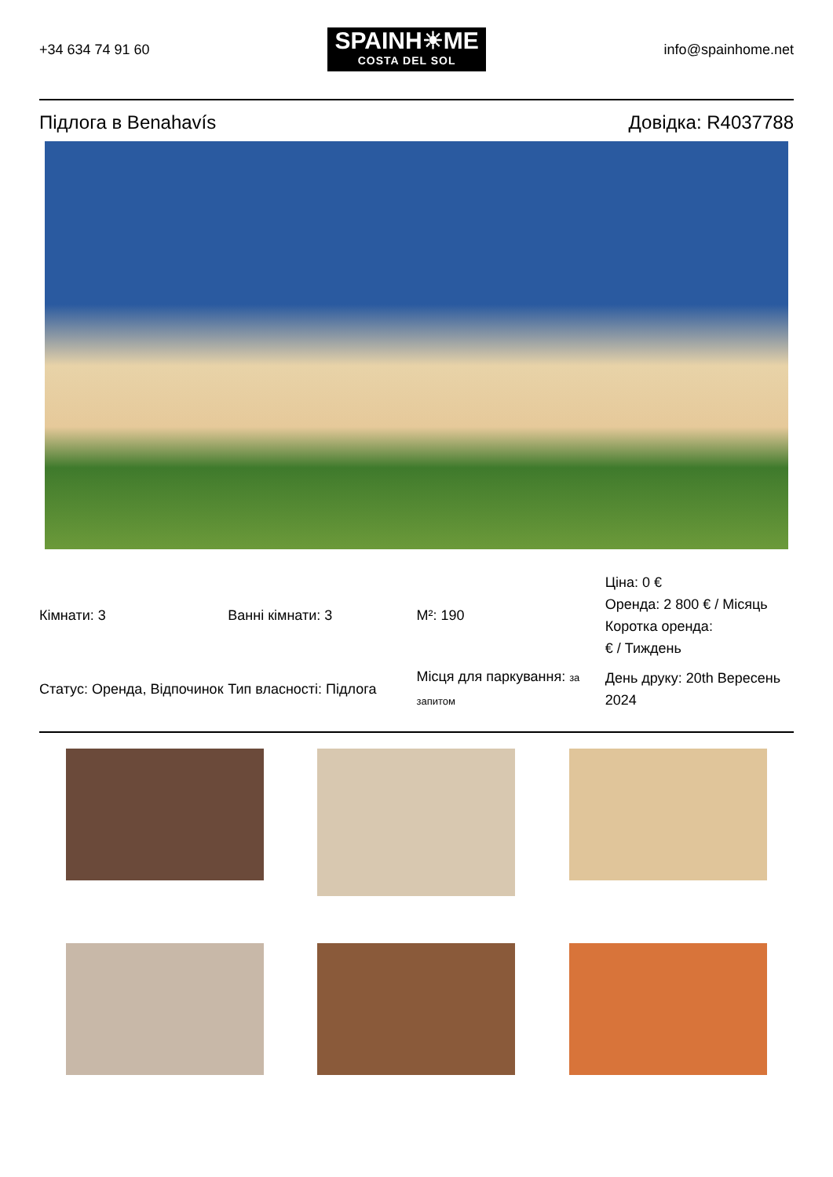+34 634 74 91 60
SPAINH☀ME
COSTA DEL SOL
info@spainhome.net
Підлога в Benahavís Довідка: R4037788
| Кімнати: 3 | Ванні кімнати: 3 | M²: 190 | Ціна: 0 € Оренда: 2 800 € / Місяць Коротка оренда: € / Тиждень |
| Статус: Оренда, Відпочинок | Тип власності: Підлога | Місця для паркування: за запитом | День друку: 20th Вересень 2024 |